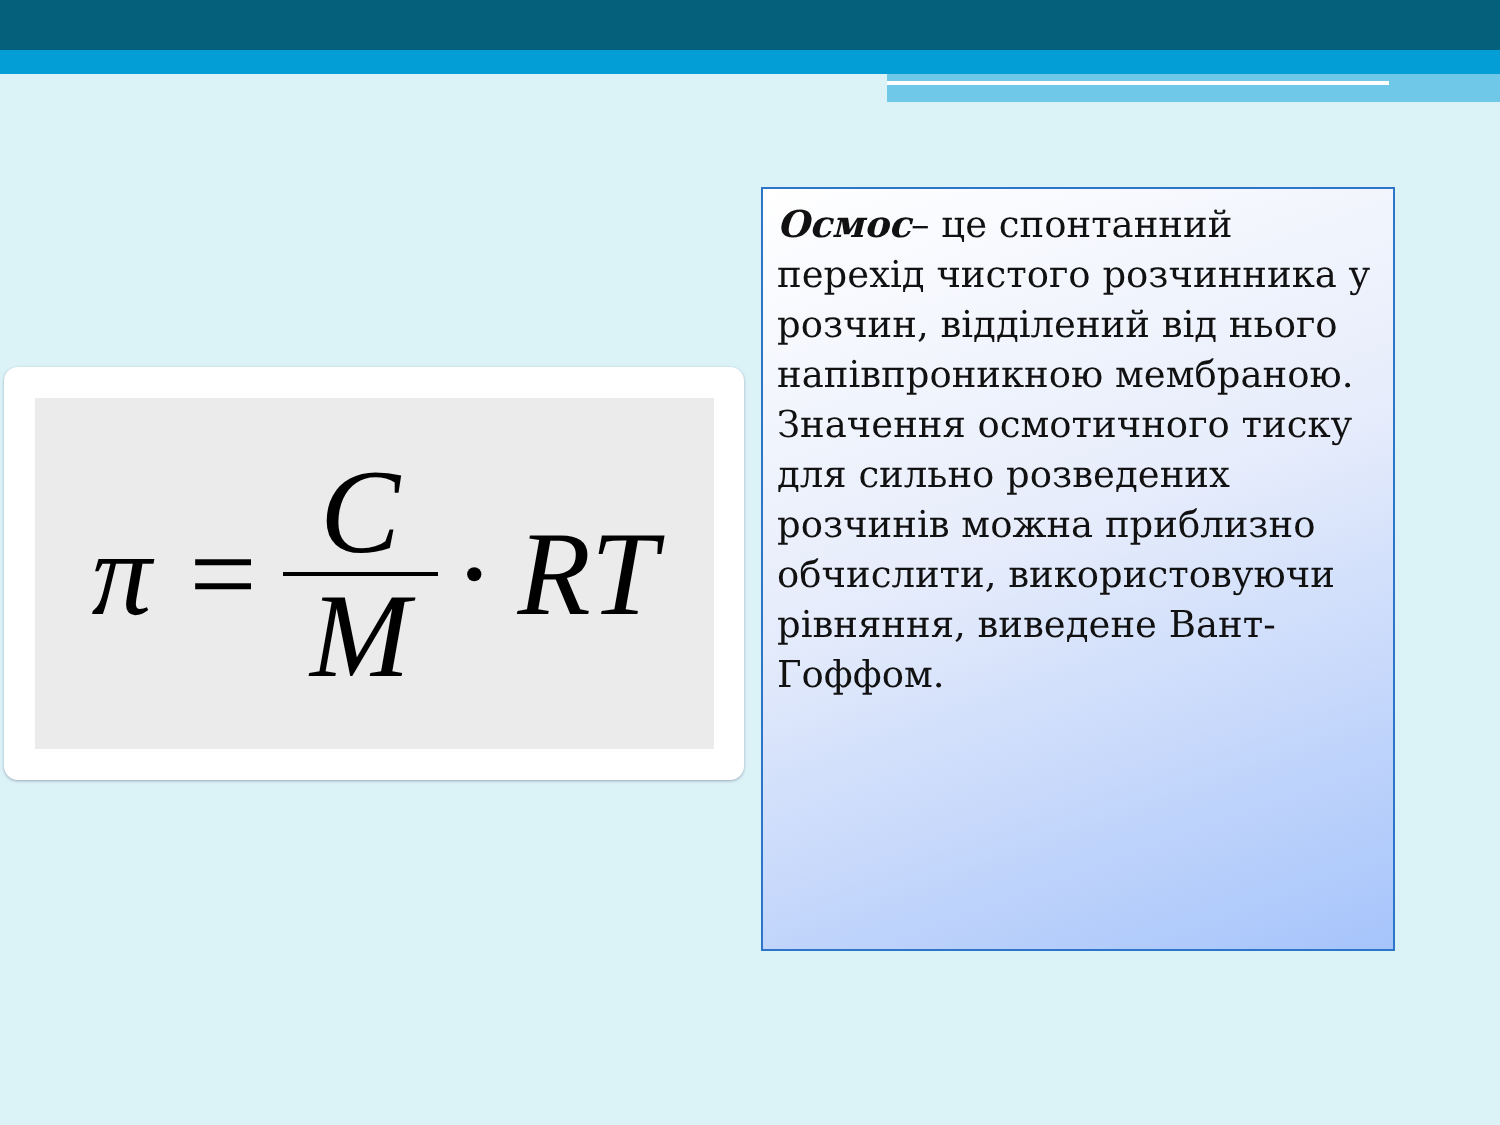π = C — M · RT
Осмос– це спонтанний перехід чистого розчинника у розчин, відділений від нього напівпроникною мембраною. Значення осмотичного тиску для сильно розведених розчинів можна приблизно обчислити, використовуючи рівняння, виведене Вант-Гоффом.